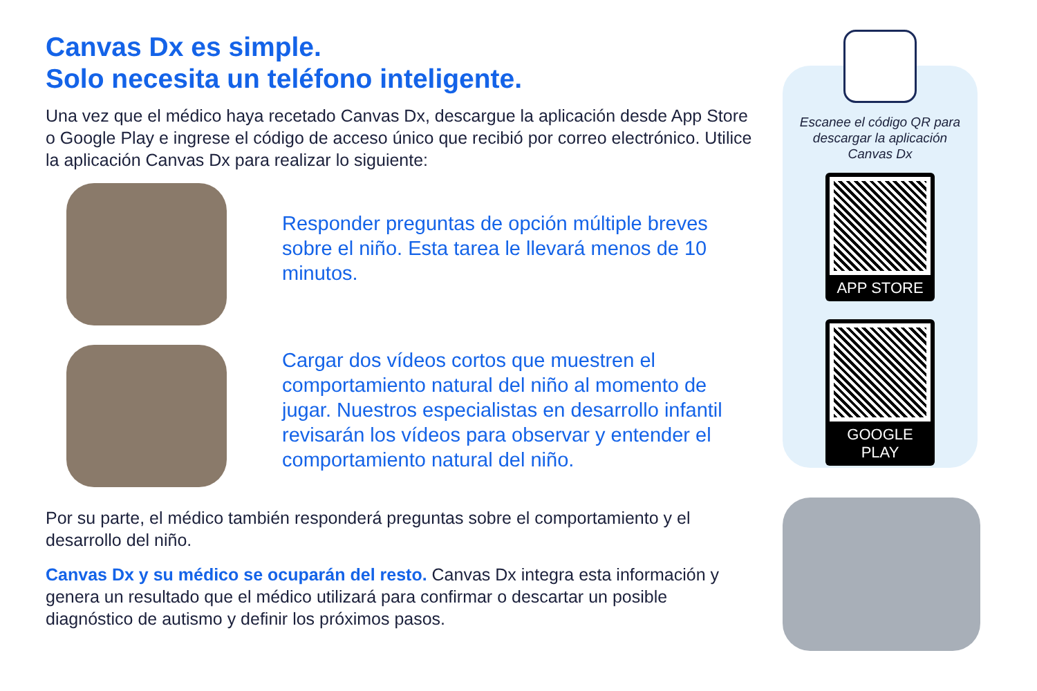Canvas Dx es simple.
Solo necesita un teléfono inteligente.
Una vez que el médico haya recetado Canvas Dx, descargue la aplicación desde App Store o Google Play e ingrese el código de acceso único que recibió por correo electrónico. Utilice la aplicación Canvas Dx para realizar lo siguiente:
Responder preguntas de opción múltiple breves sobre el niño. Esta tarea le llevará menos de 10 minutos.
Cargar dos vídeos cortos que muestren el comportamiento natural del niño al momento de jugar. Nuestros especialistas en desarrollo infantil revisarán los vídeos para observar y entender el comportamiento natural del niño.
Por su parte, el médico también responderá preguntas sobre el comportamiento y el desarrollo del niño.
Canvas Dx y su médico se ocuparán del resto. Canvas Dx integra esta información y genera un resultado que el médico utilizará para confirmar o descartar un posible diagnóstico de autismo y definir los próximos pasos.
Escanee el código QR para descargar la aplicación Canvas Dx
APP STORE
GOOGLE PLAY